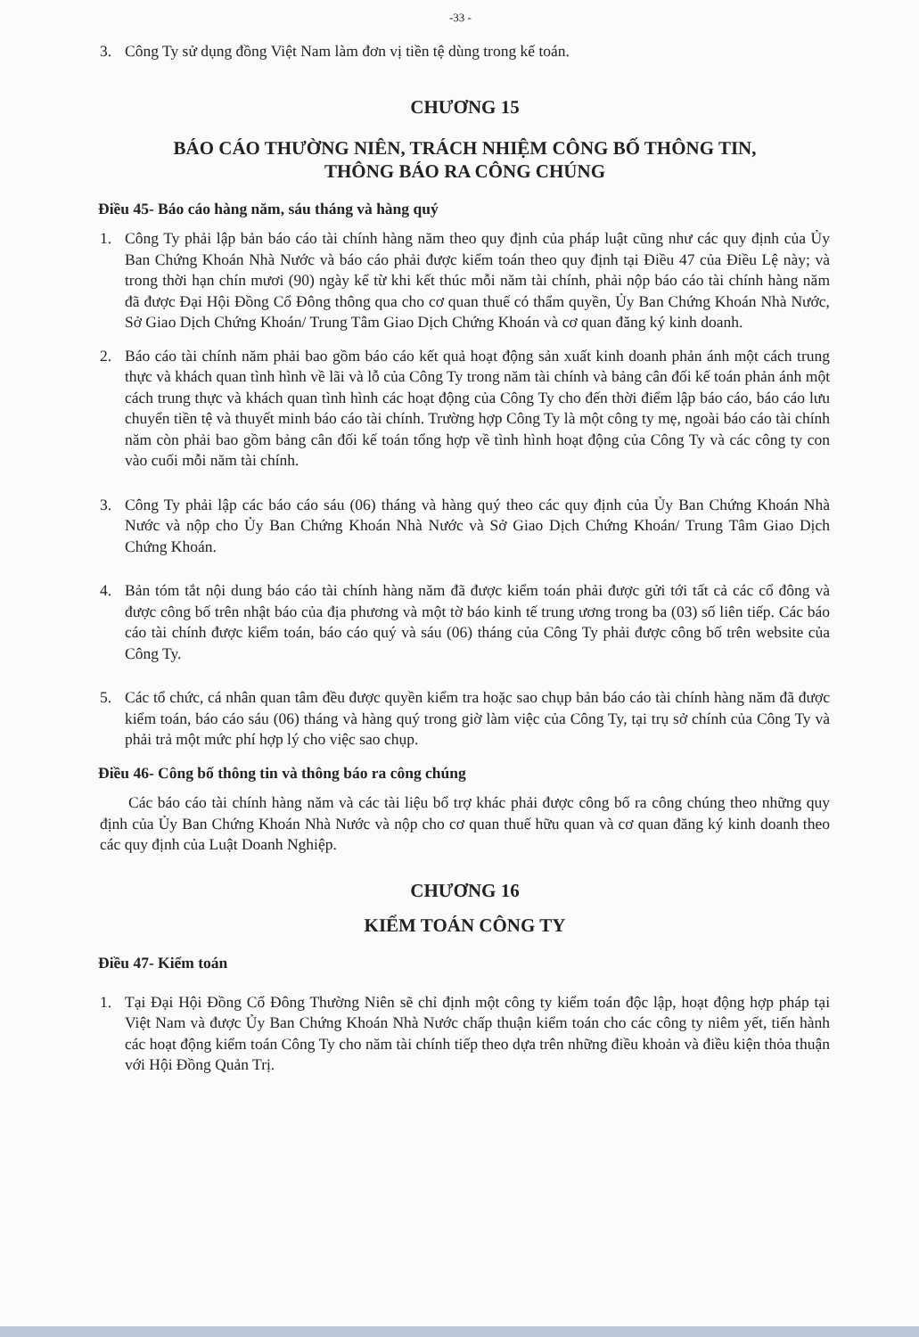-33 -
3. Công Ty sử dụng đồng Việt Nam làm đơn vị tiền tệ dùng trong kế toán.
CHƯƠNG 15
BÁO CÁO THƯỜNG NIÊN, TRÁCH NHIỆM CÔNG BỐ THÔNG TIN,
THÔNG BÁO RA CÔNG CHÚNG
Điều 45- Báo cáo hàng năm, sáu tháng và hàng quý
1. Công Ty phải lập bản báo cáo tài chính hàng năm theo quy định của pháp luật cũng như các quy định của Ủy Ban Chứng Khoán Nhà Nước và báo cáo phải được kiểm toán theo quy định tại Điều 47 của Điều Lệ này; và trong thời hạn chín mươi (90) ngày kể từ khi kết thúc mỗi năm tài chính, phải nộp báo cáo tài chính hàng năm đã được Đại Hội Đồng Cổ Đông thông qua cho cơ quan thuế có thẩm quyền, Ủy Ban Chứng Khoán Nhà Nước, Sở Giao Dịch Chứng Khoán/ Trung Tâm Giao Dịch Chứng Khoán và cơ quan đăng ký kinh doanh.
2. Báo cáo tài chính năm phải bao gồm báo cáo kết quả hoạt động sản xuất kinh doanh phản ánh một cách trung thực và khách quan tình hình về lãi và lỗ của Công Ty trong năm tài chính và bảng cân đối kế toán phản ánh một cách trung thực và khách quan tình hình các hoạt động của Công Ty cho đến thời điểm lập báo cáo, báo cáo lưu chuyển tiền tệ và thuyết minh báo cáo tài chính. Trường hợp Công Ty là một công ty mẹ, ngoài báo cáo tài chính năm còn phải bao gồm bảng cân đối kế toán tổng hợp về tình hình hoạt động của Công Ty và các công ty con vào cuối mỗi năm tài chính.
3. Công Ty phải lập các báo cáo sáu (06) tháng và hàng quý theo các quy định của Ủy Ban Chứng Khoán Nhà Nước và nộp cho Ủy Ban Chứng Khoán Nhà Nước và Sở Giao Dịch Chứng Khoán/ Trung Tâm Giao Dịch Chứng Khoán.
4. Bản tóm tắt nội dung báo cáo tài chính hàng năm đã được kiểm toán phải được gửi tới tất cả các cổ đông và được công bố trên nhật báo của địa phương và một tờ báo kinh tế trung ương trong ba (03) số liên tiếp. Các báo cáo tài chính được kiểm toán, báo cáo quý và sáu (06) tháng của Công Ty phải được công bố trên website của Công Ty.
5. Các tổ chức, cá nhân quan tâm đều được quyền kiểm tra hoặc sao chụp bản báo cáo tài chính hàng năm đã được kiểm toán, báo cáo sáu (06) tháng và hàng quý trong giờ làm việc của Công Ty, tại trụ sở chính của Công Ty và phải trả một mức phí hợp lý cho việc sao chụp.
Điều 46- Công bố thông tin và thông báo ra công chúng
Các báo cáo tài chính hàng năm và các tài liệu bổ trợ khác phải được công bố ra công chúng theo những quy định của Ủy Ban Chứng Khoán Nhà Nước và nộp cho cơ quan thuế hữu quan và cơ quan đăng ký kinh doanh theo các quy định của Luật Doanh Nghiệp.
CHƯƠNG 16
KIỂM TOÁN CÔNG TY
Điều 47- Kiểm toán
1. Tại Đại Hội Đồng Cổ Đông Thường Niên sẽ chỉ định một công ty kiểm toán độc lập, hoạt động hợp pháp tại Việt Nam và được Ủy Ban Chứng Khoán Nhà Nước chấp thuận kiểm toán cho các công ty niêm yết, tiến hành các hoạt động kiểm toán Công Ty cho năm tài chính tiếp theo dựa trên những điều khoản và điều kiện thỏa thuận với Hội Đồng Quản Trị.